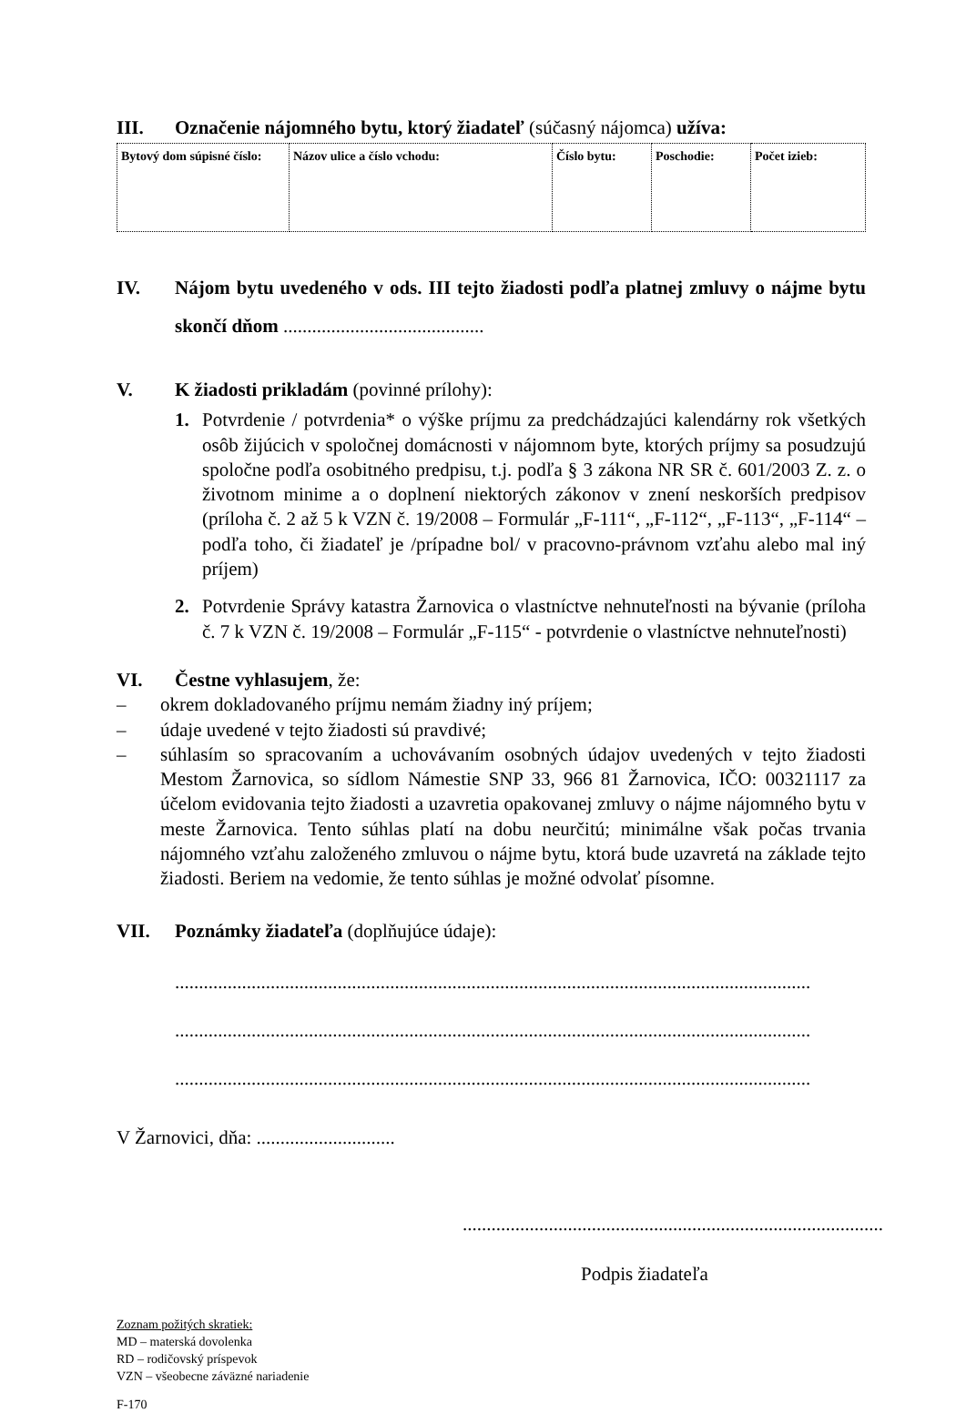III. Označenie nájomného bytu, ktorý žiadateľ (súčasný nájomca) užíva:
| Bytový dom súpisné číslo: | Názov ulice a číslo vchodu: | Číslo bytu: | Poschodie: | Počet izieb: |
IV. Nájom bytu uvedeného v ods. III tejto žiadosti podľa platnej zmluvy o nájme bytu skončí dňom ..........................................
V. K žiadosti prikladám (povinné prílohy):
1. Potvrdenie / potvrdenia* o výške príjmu za predchádzajúci kalendárny rok všetkých osôb žijúcich v spoločnej domácnosti v nájomnom byte, ktorých príjmy sa posudzujú spoločne podľa osobitného predpisu, t.j. podľa § 3 zákona NR SR č. 601/2003 Z. z. o životnom minime a o doplnení niektorých zákonov v znení neskorších predpisov (príloha č. 2 až 5 k VZN č. 19/2008 – Formulár „F-111“, „F-112“, „F-113“, „F-114“ – podľa toho, či žiadateľ je /prípadne bol/ v pracovno-právnom vzťahu alebo mal iný príjem)
2. Potvrdenie Správy katastra Žarnovica o vlastníctve nehnuteľnosti na bývanie (príloha č. 7 k VZN č. 19/2008 – Formulár „F-115“ - potvrdenie o vlastníctve nehnuteľnosti)
VI. Čestne vyhlasujem, že:
– okrem dokladovaného príjmu nemám žiadny iný príjem;
– údaje uvedené v tejto žiadosti sú pravdivé;
– súhlasím so spracovaním a uchovávaním osobných údajov uvedených v tejto žiadosti Mestom Žarnovica, so sídlom Námestie SNP 33, 966 81 Žarnovica, IČO: 00321117 za účelom evidovania tejto žiadosti a uzavretia opakovanej zmluvy o nájme nájomného bytu v meste Žarnovica. Tento súhlas platí na dobu neurčitú; minimálne však počas trvania nájomného vzťahu založeného zmluvou o nájme bytu, ktorá bude uzavretá na základe tejto žiadosti. Beriem na vedomie, že tento súhlas je možné odvolať písomne.
VII. Poznámky žiadateľa (doplňujúce údaje):
.....................................................................................................................................
.....................................................................................................................................
.....................................................................................................................................
V Žarnovici, dňa: .............................
........................................................................................
Podpis žiadateľa
Zoznam požitých skratiek:
MD – materská dovolenka
RD – rodičovský príspevok
VZN – všeobecne záväzné nariadenie
F-170